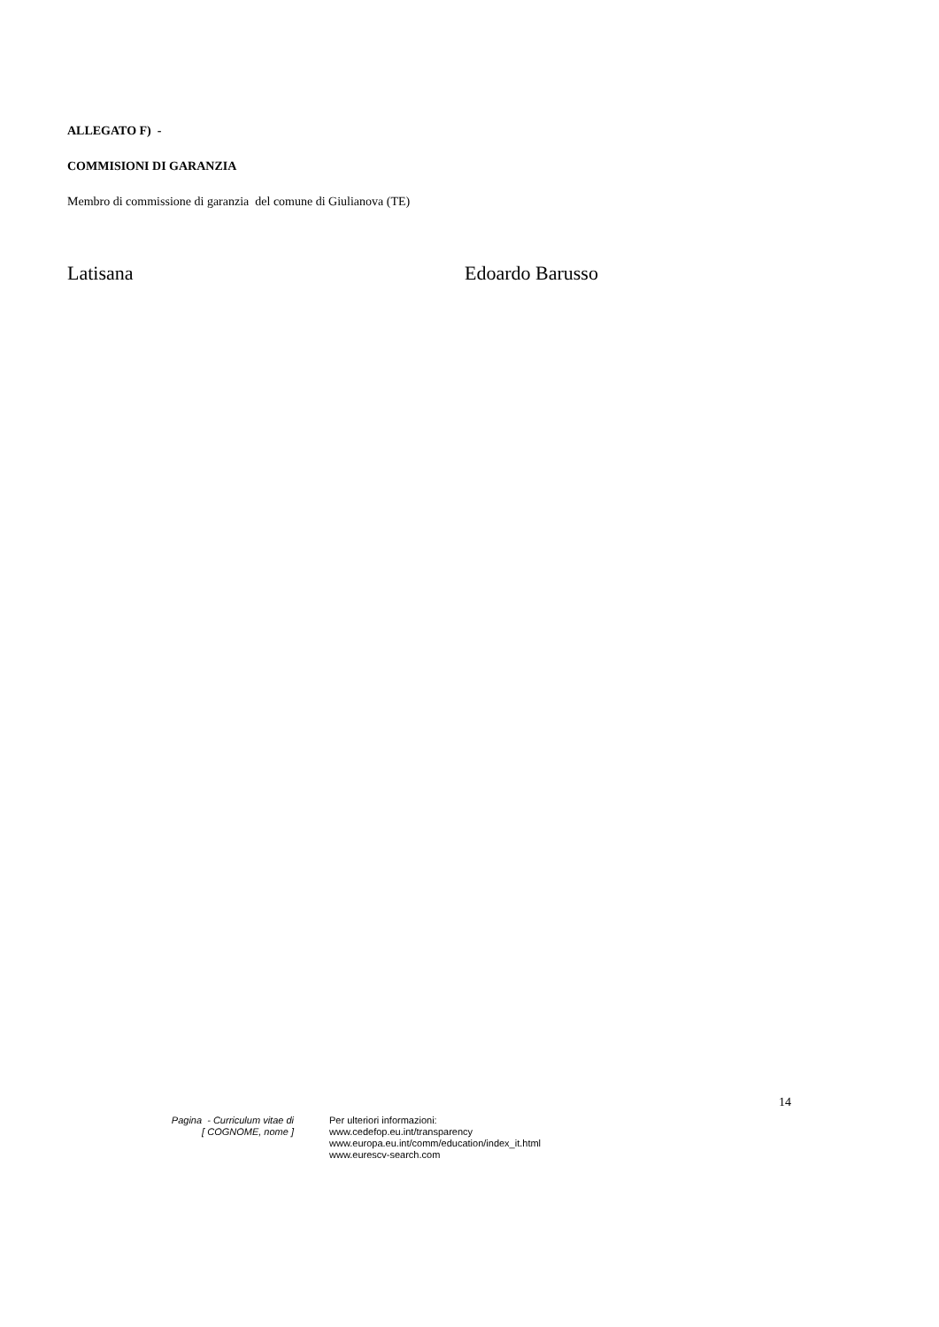ALLEGATO F) -
COMMISIONI DI GARANZIA
Membro di commissione di garanzia del comune di Giulianova (TE)
Latisana Edoardo Barusso
14
Pagina - Curriculum vitae di
[ COGNOME, nome ]
Per ulteriori informazioni:
www.cedefop.eu.int/transparency
www.europa.eu.int/comm/education/index_it.html
www.eurescv-search.com